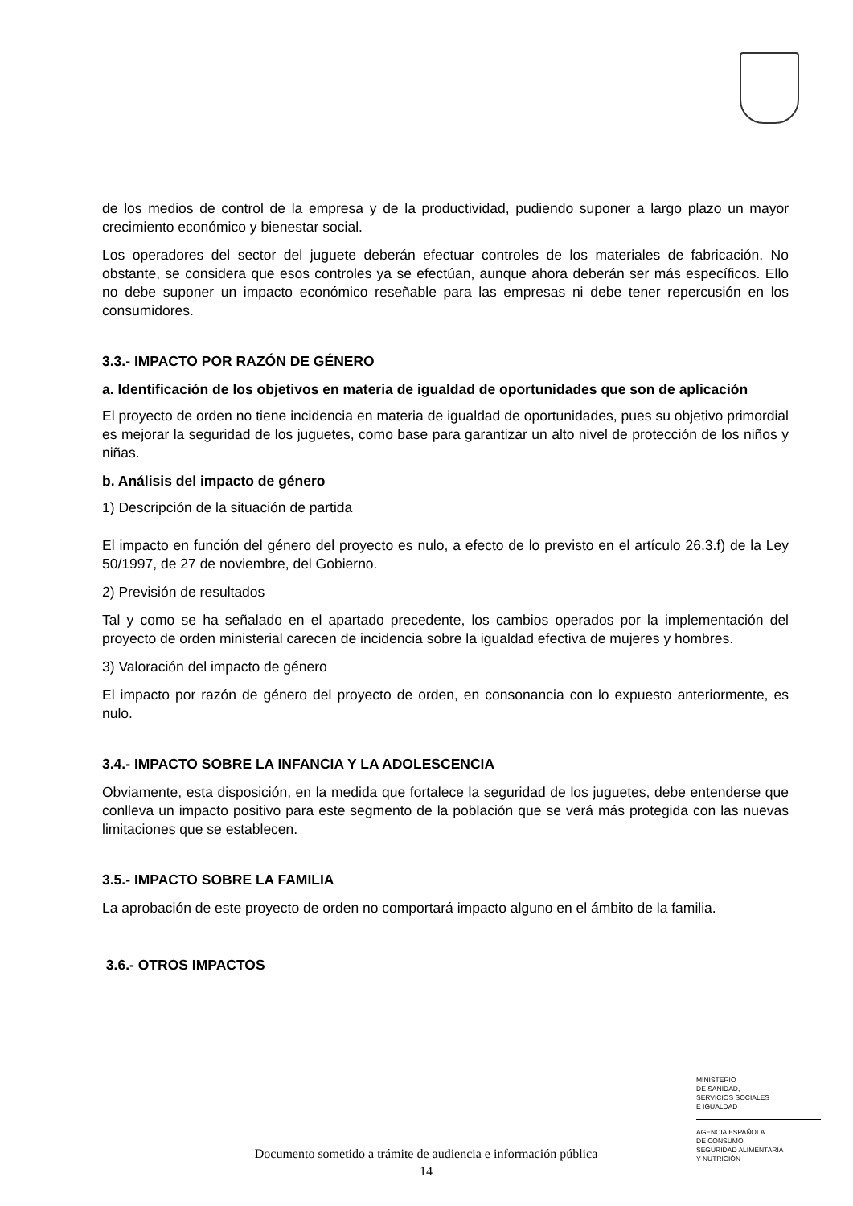de los medios de control de la empresa y de la productividad, pudiendo suponer a largo plazo un mayor crecimiento económico y bienestar social.
Los operadores del sector del juguete deberán efectuar controles de los materiales de fabricación. No obstante, se considera que esos controles ya se efectúan, aunque ahora deberán ser más específicos. Ello no debe suponer un impacto económico reseñable para las empresas ni debe tener repercusión en los consumidores.
3.3.- IMPACTO POR RAZÓN DE GÉNERO
a. Identificación de los objetivos en materia de igualdad de oportunidades que son de aplicación
El proyecto de orden no tiene incidencia en materia de igualdad de oportunidades, pues su objetivo primordial es mejorar la seguridad de los juguetes, como base para garantizar un alto nivel de protección de los niños y niñas.
b. Análisis del impacto de género
1) Descripción de la situación de partida
El impacto en función del género del proyecto es nulo, a efecto de lo previsto en el artículo 26.3.f) de la Ley 50/1997, de 27 de noviembre, del Gobierno.
2) Previsión de resultados
Tal y como se ha señalado en el apartado precedente, los cambios operados por la implementación del proyecto de orden ministerial carecen de incidencia sobre la igualdad efectiva de mujeres y hombres.
3) Valoración del impacto de género
El impacto por razón de género del proyecto de orden, en consonancia con lo expuesto anteriormente, es nulo.
3.4.- IMPACTO SOBRE LA INFANCIA Y LA ADOLESCENCIA
Obviamente, esta disposición, en la medida que fortalece la seguridad de los juguetes, debe entenderse que conlleva un impacto positivo para este segmento de la población que se verá más protegida con las nuevas limitaciones que se establecen.
3.5.- IMPACTO SOBRE LA FAMILIA
La aprobación de este proyecto de orden no comportará impacto alguno en el ámbito de la familia.
3.6.- OTROS IMPACTOS
MINISTERIO
DE SANIDAD,
SERVICIOS SOCIALES
E IGUALDAD
AGENCIA ESPAÑOLA
DE CONSUMO,
SEGURIDAD ALIMENTARIA
Y NUTRICIÓN
Documento sometido a trámite de audiencia e información pública
14